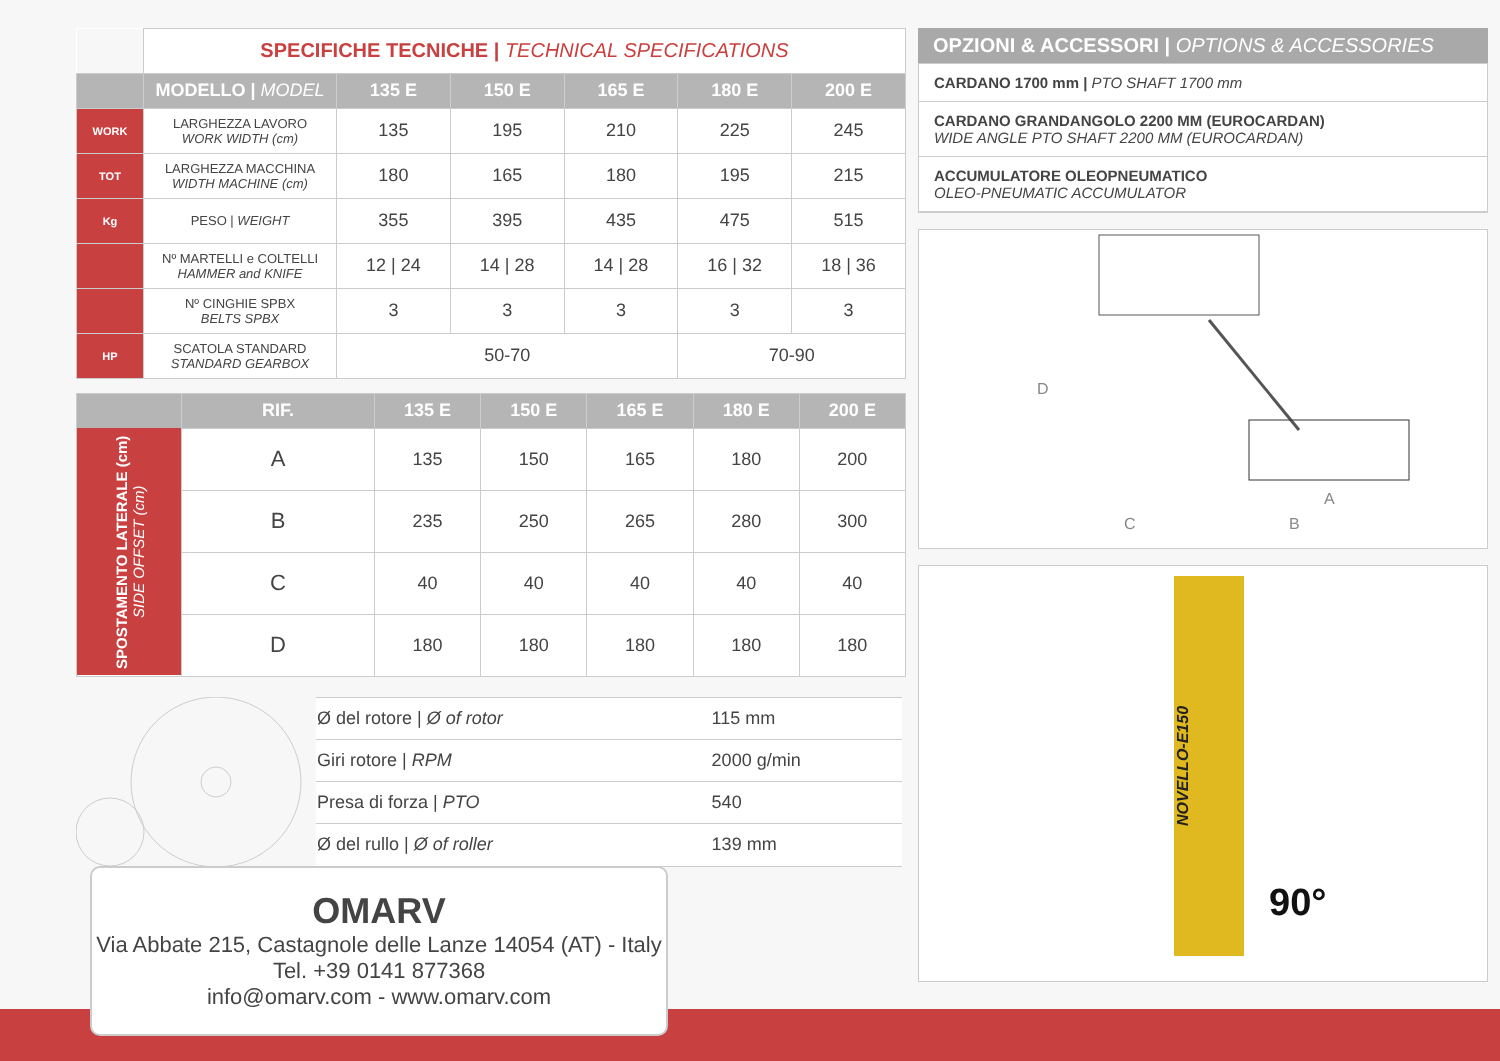| | SPECIFICHE TECNICHE / TECHNICAL SPECIFICATIONS | | | | | |
| | MODELLO / MODEL | 135 E | 150 E | 165 E | 180 E | 200 E |
| WORK | LARGHEZZA LAVORO WORK WIDTH (cm) | 135 | 195 | 210 | 225 | 245 |
| TOT | LARGHEZZA MACCHINA WIDTH MACHINE (cm) | 180 | 165 | 180 | 195 | 215 |
| Kg | PESO / WEIGHT | 355 | 395 | 435 | 475 | 515 |
| | Nº MARTELLI e COLTELLI HAMMER and KNIFE | 12 / 24 | 14 / 28 | 14 / 28 | 16 / 32 | 18 / 36 |
| | Nº CINGHIE SPBX BELTS SPBX | 3 | 3 | 3 | 3 | 3 |
| HP | SCATOLA STANDARD STANDARD GEARBOX | 50-70 | | | 70-90 | |
| | RIF. | 135 E | 150 E | 165 E | 180 E | 200 E |
| --- | --- | --- | --- | --- | --- | --- |
| SPOSTAMENTO LATERALE (cm) SIDE OFFSET (cm) | A | 135 | 150 | 165 | 180 | 200 |
| | B | 235 | 250 | 265 | 280 | 300 |
| | C | 40 | 40 | 40 | 40 | 40 |
| | D | 180 | 180 | 180 | 180 | 180 |
| Ø del rotore / Ø of rotor | 115 mm |
| Giri rotore / RPM | 2000 g/min |
| Presa di forza / PTO | 540 |
| Ø del rullo / Ø of roller | 139 mm |
OPZIONI & ACCESSORI | OPTIONS & ACCESSORIES
CARDANO 1700 mm | PTO SHAFT 1700 mm
CARDANO GRANDANGOLO 2200 MM (EUROCARDAN)
WIDE ANGLE PTO SHAFT 2200 MM (EUROCARDAN)
ACCUMULATORE OLEOPNEUMATICO
OLEO-PNEUMATIC ACCUMULATOR
D
A
C B
NOVELLO-E150
90°
OMARV
Via Abbate 215, Castagnole delle Lanze 14054 (AT) - Italy
Tel. +39 0141 877368
info@omarv.com - www.omarv.com